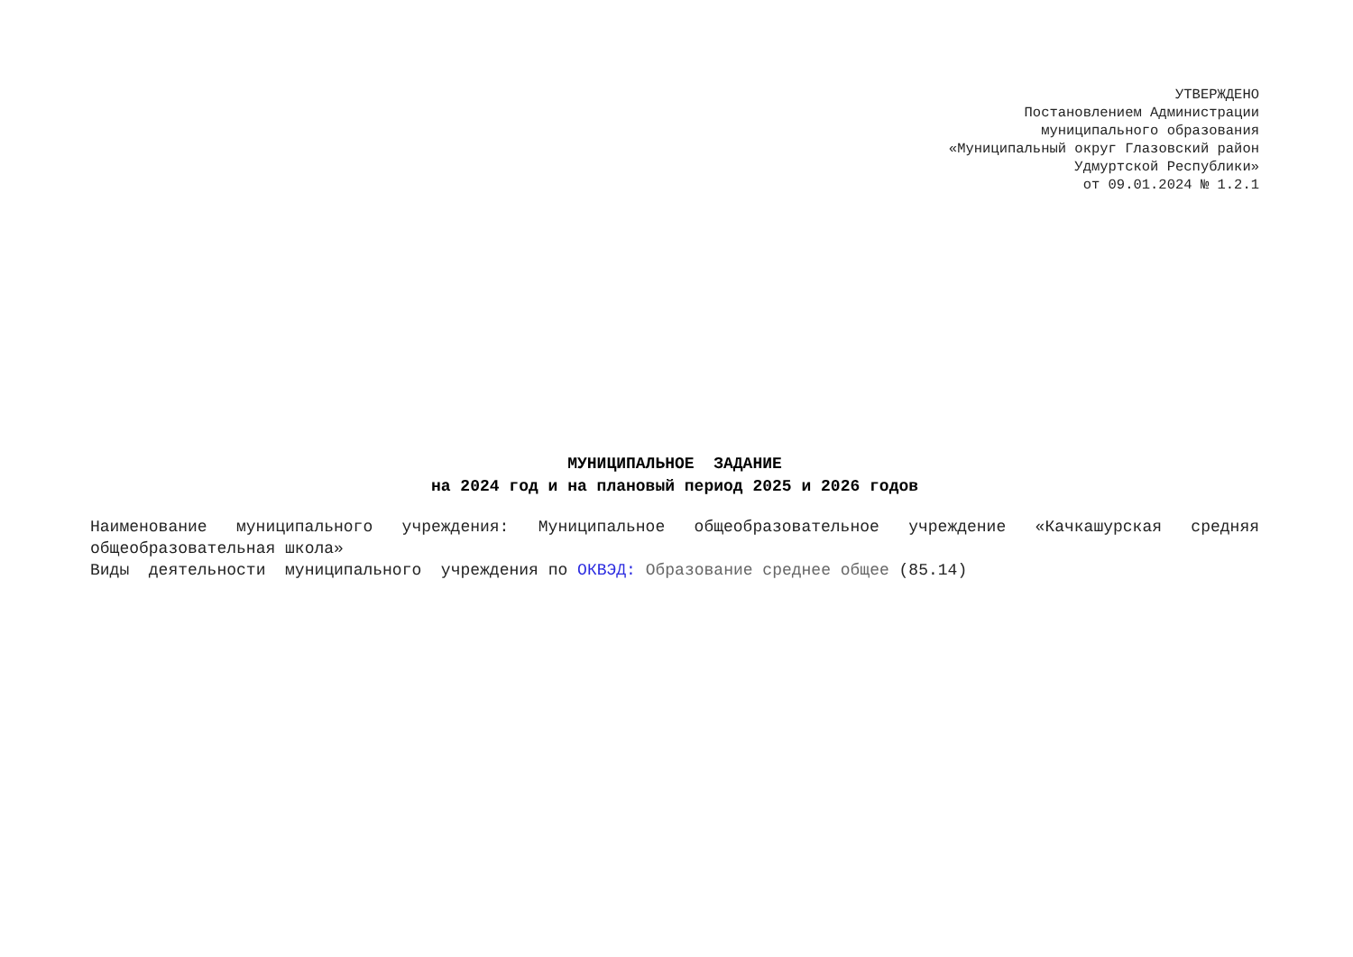УТВЕРЖДЕНО
Постановлением Администрации
муниципального образования
«Муниципальный округ Глазовский район
Удмуртской Республики»
от 09.01.2024 № 1.2.1
МУНИЦИПАЛЬНОЕ ЗАДАНИЕ
на 2024 год и на плановый период 2025 и 2026 годов
Наименование муниципального учреждения: Муниципальное общеобразовательное учреждение «Качкашурская средняя общеобразовательная школа»
Виды деятельности муниципального учреждения по ОКВЭД: Образование среднее общее (85.14)